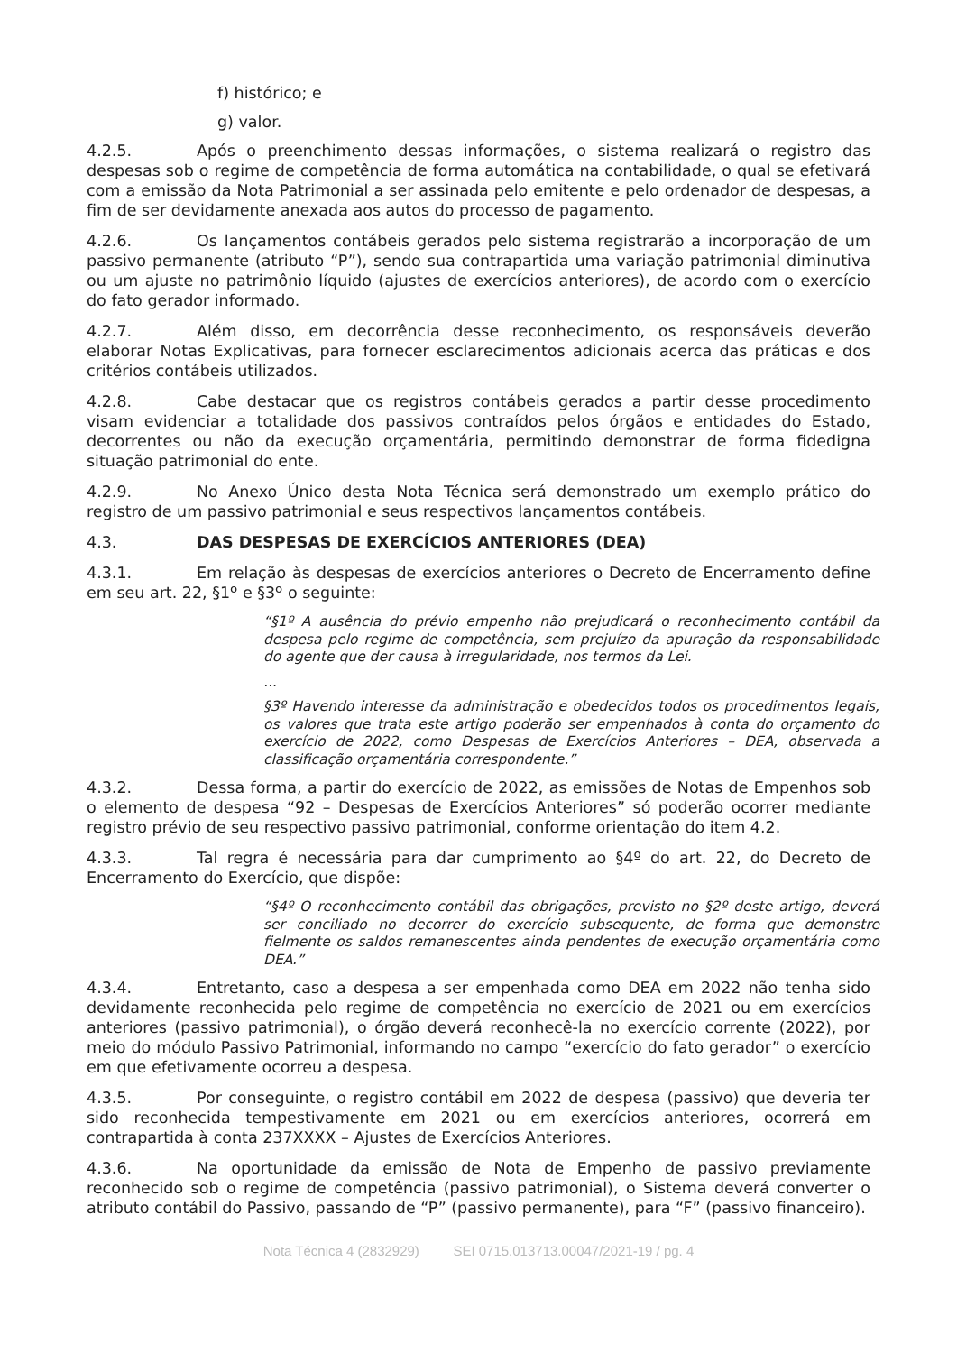f) histórico; e
g) valor.
4.2.5. Após o preenchimento dessas informações, o sistema realizará o registro das despesas sob o regime de competência de forma automática na contabilidade, o qual se efetivará com a emissão da Nota Patrimonial a ser assinada pelo emitente e pelo ordenador de despesas, a fim de ser devidamente anexada aos autos do processo de pagamento.
4.2.6. Os lançamentos contábeis gerados pelo sistema registrarão a incorporação de um passivo permanente (atributo “P”), sendo sua contrapartida uma variação patrimonial diminutiva ou um ajuste no patrimônio líquido (ajustes de exercícios anteriores), de acordo com o exercício do fato gerador informado.
4.2.7. Além disso, em decorrência desse reconhecimento, os responsáveis deverão elaborar Notas Explicativas, para fornecer esclarecimentos adicionais acerca das práticas e dos critérios contábeis utilizados.
4.2.8. Cabe destacar que os registros contábeis gerados a partir desse procedimento visam evidenciar a totalidade dos passivos contraídos pelos órgãos e entidades do Estado, decorrentes ou não da execução orçamentária, permitindo demonstrar de forma fidedigna situação patrimonial do ente.
4.2.9. No Anexo Único desta Nota Técnica será demonstrado um exemplo prático do registro de um passivo patrimonial e seus respectivos lançamentos contábeis.
4.3. DAS DESPESAS DE EXERCÍCIOS ANTERIORES (DEA)
4.3.1. Em relação às despesas de exercícios anteriores o Decreto de Encerramento define em seu art. 22, §1º e §3º o seguinte:
“§1º A ausência do prévio empenho não prejudicará o reconhecimento contábil da despesa pelo regime de competência, sem prejuízo da apuração da responsabilidade do agente que der causa à irregularidade, nos termos da Lei.
...
§3º Havendo interesse da administração e obedecidos todos os procedimentos legais, os valores que trata este artigo poderão ser empenhados à conta do orçamento do exercício de 2022, como Despesas de Exercícios Anteriores – DEA, observada a classificação orçamentária correspondente.”
4.3.2. Dessa forma, a partir do exercício de 2022, as emissões de Notas de Empenhos sob o elemento de despesa “92 – Despesas de Exercícios Anteriores” só poderão ocorrer mediante registro prévio de seu respectivo passivo patrimonial, conforme orientação do item 4.2.
4.3.3. Tal regra é necessária para dar cumprimento ao §4º do art. 22, do Decreto de Encerramento do Exercício, que dispõe:
“§4º O reconhecimento contábil das obrigações, previsto no §2º deste artigo, deverá ser conciliado no decorrer do exercício subsequente, de forma que demonstre fielmente os saldos remanescentes ainda pendentes de execução orçamentária como DEA.”
4.3.4. Entretanto, caso a despesa a ser empenhada como DEA em 2022 não tenha sido devidamente reconhecida pelo regime de competência no exercício de 2021 ou em exercícios anteriores (passivo patrimonial), o órgão deverá reconhecê-la no exercício corrente (2022), por meio do módulo Passivo Patrimonial, informando no campo “exercício do fato gerador” o exercício em que efetivamente ocorreu a despesa.
4.3.5. Por conseguinte, o registro contábil em 2022 de despesa (passivo) que deveria ter sido reconhecida tempestivamente em 2021 ou em exercícios anteriores, ocorrerá em contrapartida à conta 237XXXX – Ajustes de Exercícios Anteriores.
4.3.6. Na oportunidade da emissão de Nota de Empenho de passivo previamente reconhecido sob o regime de competência (passivo patrimonial), o Sistema deverá converter o atributo contábil do Passivo, passando de “P” (passivo permanente), para “F” (passivo financeiro).
Nota Técnica 4 (2832929) SEI 0715.013713.00047/2021-19 / pg. 4